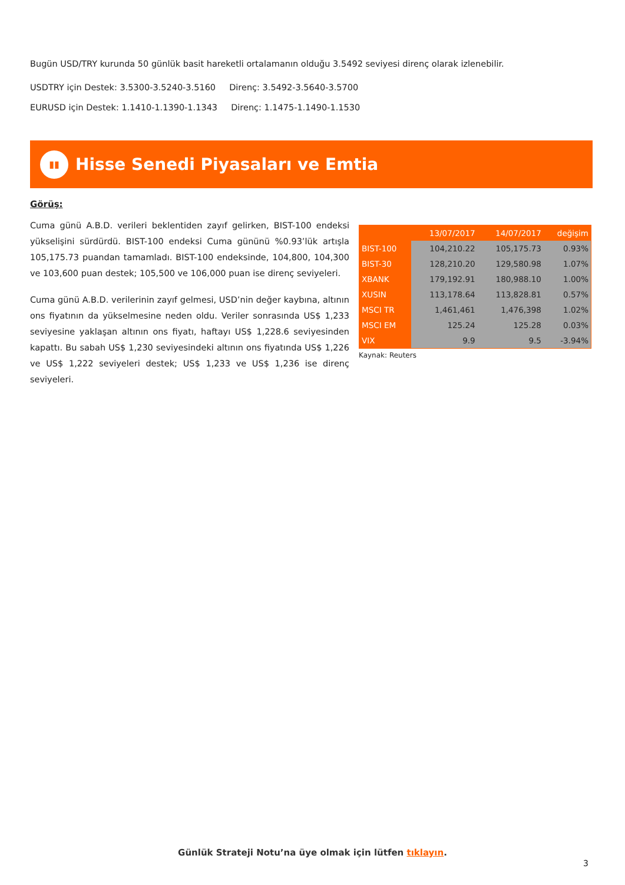Bugün USD/TRY kurunda 50 günlük basit hareketli ortalamanın olduğu 3.5492 seviyesi direnç olarak izlenebilir.
USDTRY için Destek: 3.5300-3.5240-3.5160 Direnç: 3.5492-3.5640-3.5700
EURUSD için Destek: 1.1410-1.1390-1.1343 Direnç: 1.1475-1.1490-1.1530
▮▮
Hisse Senedi Piyasaları ve Emtia
Görüş:
Cuma günü A.B.D. verileri beklentiden zayıf gelirken, BIST-100 endeksi yükselişini sürdürdü. BIST-100 endeksi Cuma gününü %0.93’lük artışla 105,175.73 puandan tamamladı. BIST-100 endeksinde, 104,800, 104,300 ve 103,600 puan destek; 105,500 ve 106,000 puan ise direnç seviyeleri.
Cuma günü A.B.D. verilerinin zayıf gelmesi, USD’nin değer kaybına, altının ons fiyatının da yükselmesine neden oldu. Veriler sonrasında US$ 1,233 seviyesine yaklaşan altının ons fiyatı, haftayı US$ 1,228.6 seviyesinden kapattı. Bu sabah US$ 1,230 seviyesindeki altının ons fiyatında US$ 1,226 ve US$ 1,222 seviyeleri destek; US$ 1,233 ve US$ 1,236 ise direnç seviyeleri.
| | 13/07/2017 | 14/07/2017 | değişim |
| --- | --- | --- | --- |
| BIST-100 | 104,210.22 | 105,175.73 | 0.93% |
| BIST-30 | 128,210.20 | 129,580.98 | 1.07% |
| XBANK | 179,192.91 | 180,988.10 | 1.00% |
| XUSIN | 113,178.64 | 113,828.81 | 0.57% |
| MSCI TR | 1,461,461 | 1,476,398 | 1.02% |
| MSCI EM | 125.24 | 125.28 | 0.03% |
| VIX | 9.9 | 9.5 | -3.94% |
Kaynak: Reuters
Günlük Strateji Notu’na üye olmak için lütfen tıklayın.
3